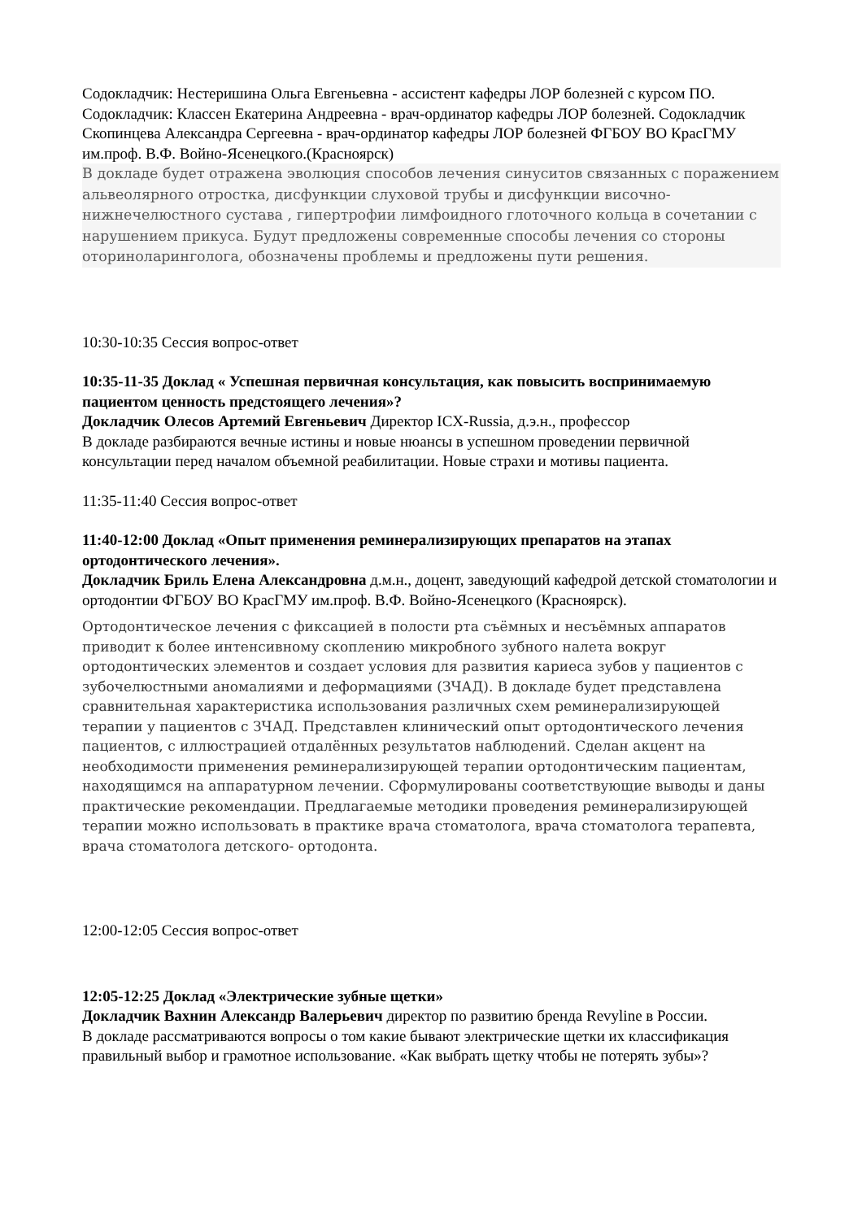Содокладчик: Нестеришина Ольга Евгеньевна - ассистент кафедры ЛОР болезней с курсом ПО. Содокладчик: Классен Екатерина Андреевна - врач-ординатор кафедры ЛОР болезней. Содокладчик Скопинцева Александра Сергеевна - врач-ординатор кафедры ЛОР болезней ФГБОУ ВО КрасГМУ им.проф. В.Ф. Войно-Ясенецкого.(Красноярск)
В докладе будет отражена эволюция способов лечения синуситов связанных с поражением альвеолярного отростка, дисфункции слуховой трубы и дисфункции височно-нижнечелюстного сустава , гипертрофии лимфоидного глоточного кольца в сочетании с нарушением прикуса. Будут предложены современные способы лечения со стороны оториноларинголога, обозначены проблемы и предложены пути решения.
10:30-10:35 Сессия вопрос-ответ
10:35-11-35 Доклад « Успешная первичная консультация, как повысить воспринимаемую пациентом ценность предстоящего лечения»?
Докладчик Олесов Артемий Евгеньевич Директор ICX-Russia, д.э.н., профессор
В докладе разбираются вечные истины и новые нюансы в успешном проведении первичной консультации перед началом объемной реабилитации. Новые страхи и мотивы пациента.
11:35-11:40 Сессия вопрос-ответ
11:40-12:00 Доклад «Опыт применения реминерализирующих препаратов на этапах ортодонтического лечения».
Докладчик Бриль Елена Александровна д.м.н., доцент, заведующий кафедрой детской стоматологии и ортодонтии ФГБОУ ВО КрасГМУ им.проф. В.Ф. Войно-Ясенецкого (Красноярск).
Ортодонтическое лечения с фиксацией в полости рта съёмных и несъёмных аппаратов приводит к более интенсивному скоплению микробного зубного налета вокруг ортодонтических элементов и создает условия для развития кариеса зубов у пациентов с зубочелюстными аномалиями и деформациями (ЗЧАД). В докладе будет представлена сравнительная характеристика использования различных схем реминерализирующей терапии у пациентов с ЗЧАД. Представлен клинический опыт ортодонтического лечения пациентов, с иллюстрацией отдалённых результатов наблюдений. Сделан акцент на необходимости применения реминерализирующей терапии ортодонтическим пациентам, находящимся на аппаратурном лечении. Сформулированы соответствующие выводы и даны практические рекомендации. Предлагаемые методики проведения реминерализирующей терапии можно использовать в практике врача стоматолога, врача стоматолога терапевта, врача стоматолога детского- ортодонта.
12:00-12:05 Сессия вопрос-ответ
12:05-12:25 Доклад «Электрические зубные щетки»
Докладчик Вахнин Александр Валерьевич директор по развитию бренда Revyline в России.
В докладе рассматриваются вопросы о том какие бывают электрические щетки их классификация правильный выбор и грамотное использование. «Как выбрать щетку чтобы не потерять зубы»?